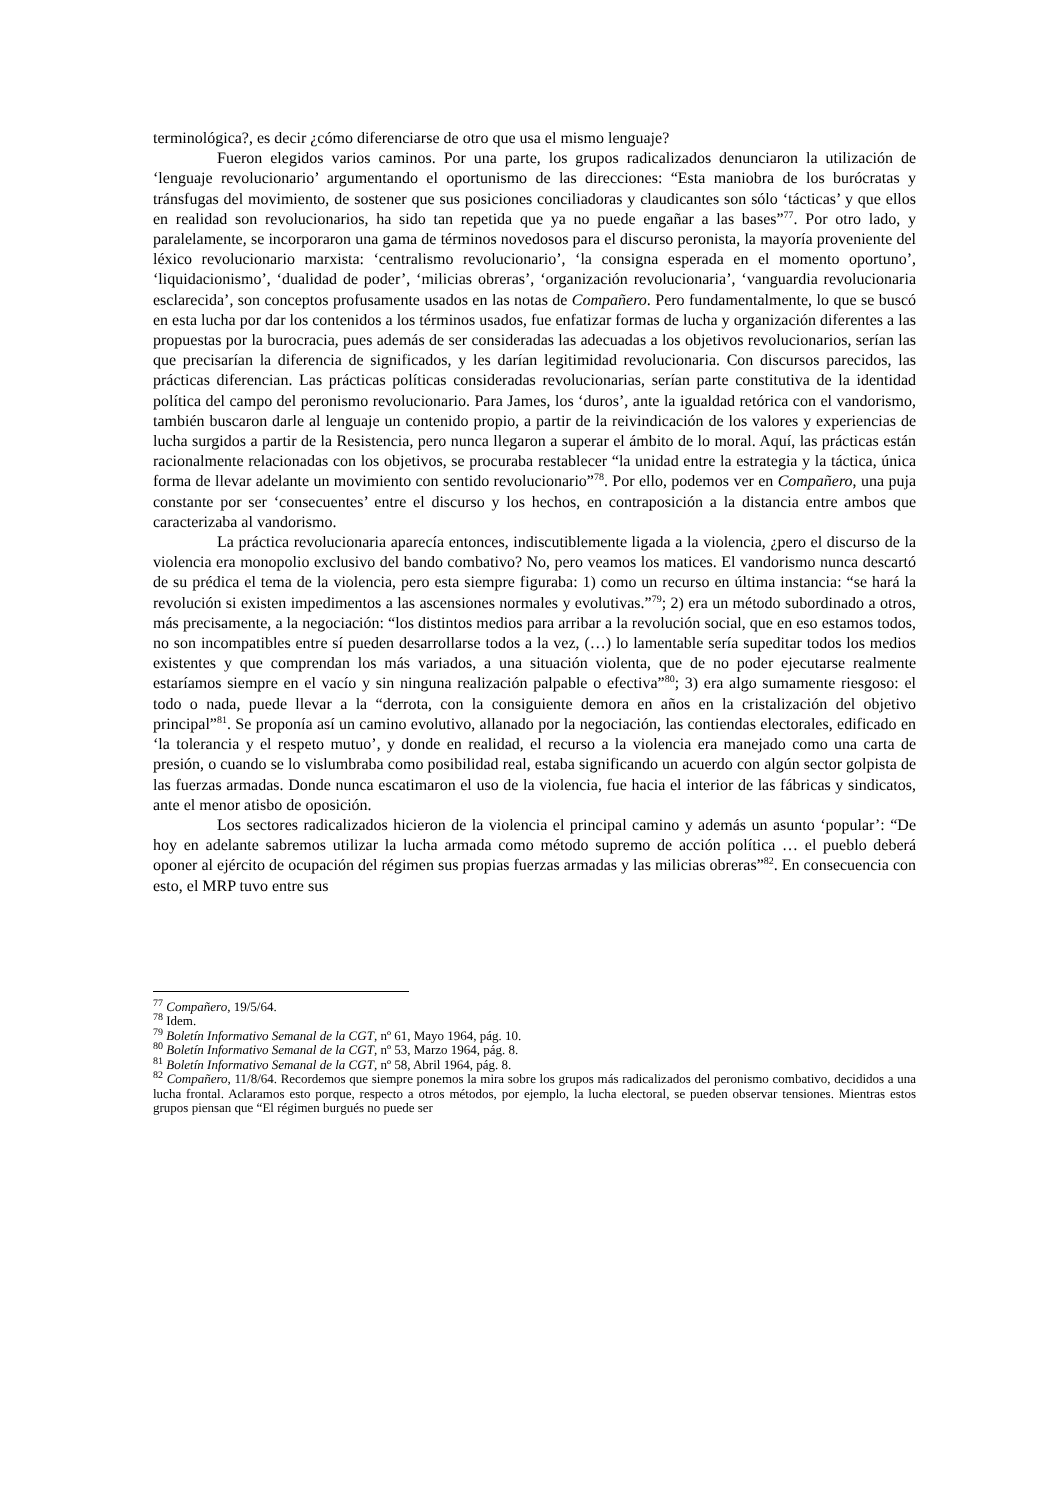terminológica?, es decir ¿cómo diferenciarse de otro que usa el mismo lenguaje?
Fueron elegidos varios caminos. Por una parte, los grupos radicalizados denunciaron la utilización de ‘lenguaje revolucionario’ argumentando el oportunismo de las direcciones: “Esta maniobra de los burócratas y tránsfugas del movimiento, de sostener que sus posiciones conciliadoras y claudicantes son sólo ‘tácticas’ y que ellos en realidad son revolucionarios, ha sido tan repetida que ya no puede engañar a las bases”<sup>77</sup>. Por otro lado, y paralelamente, se incorporaron una gama de términos novedosos para el discurso peronista, la mayoría proveniente del léxico revolucionario marxista: ‘centralismo revolucionario’, ‘la consigna esperada en el momento oportuno’, ‘liquidacionismo’, ‘dualidad de poder’, ‘milicias obreras’, ‘organización revolucionaria’, ‘vanguardia revolucionaria esclarecida’, son conceptos profusamente usados en las notas de Compañero. Pero fundamentalmente, lo que se buscó en esta lucha por dar los contenidos a los términos usados, fue enfatizar formas de lucha y organización diferentes a las propuestas por la burocracia, pues además de ser consideradas las adecuadas a los objetivos revolucionarios, serían las que precisarían la diferencia de significados, y les darían legitimidad revolucionaria. Con discursos parecidos, las prácticas diferencian. Las prácticas políticas consideradas revolucionarias, serían parte constitutiva de la identidad política del campo del peronismo revolucionario. Para James, los ‘duros’, ante la igualdad retórica con el vandorismo, también buscaron darle al lenguaje un contenido propio, a partir de la reivindicación de los valores y experiencias de lucha surgidos a partir de la Resistencia, pero nunca llegaron a superar el ámbito de lo moral. Aquí, las prácticas están racionalmente relacionadas con los objetivos, se procuraba restablecer “la unidad entre la estrategia y la táctica, única forma de llevar adelante un movimiento con sentido revolucionario”<sup>78</sup>. Por ello, podemos ver en Compañero, una puja constante por ser ‘consecuentes’ entre el discurso y los hechos, en contraposición a la distancia entre ambos que caracterizaba al vandorismo.
La práctica revolucionaria aparecía entonces, indiscutiblemente ligada a la violencia, ¿pero el discurso de la violencia era monopolio exclusivo del bando combativo? No, pero veamos los matices. El vandorismo nunca descartó de su prédica el tema de la violencia, pero esta siempre figuraba: 1) como un recurso en última instancia: “se hará la revolución si existen impedimentos a las ascensiones normales y evolutivas.”<sup>79</sup>; 2) era un método subordinado a otros, más precisamente, a la negociación: “los distintos medios para arribar a la revolución social, que en eso estamos todos, no son incompatibles entre sí pueden desarrollarse todos a la vez, (…) lo lamentable sería supeditar todos los medios existentes y que comprendan los más variados, a una situación violenta, que de no poder ejecutarse realmente estaríamos siempre en el vacío y sin ninguna realización palpable o efectiva”<sup>80</sup>; 3) era algo sumamente riesgoso: el todo o nada, puede llevar a la “derrota, con la consiguiente demora en años en la cristalización del objetivo principal”<sup>81</sup>. Se proponía así un camino evolutivo, allanado por la negociación, las contiendas electorales, edificado en ‘la tolerancia y el respeto mutuo’, y donde en realidad, el recurso a la violencia era manejado como una carta de presión, o cuando se lo vislumbraba como posibilidad real, estaba significando un acuerdo con algún sector golpista de las fuerzas armadas. Donde nunca escatimaron el uso de la violencia, fue hacia el interior de las fábricas y sindicatos, ante el menor atisbo de oposición.
Los sectores radicalizados hicieron de la violencia el principal camino y además un asunto ‘popular’: “De hoy en adelante sabremos utilizar la lucha armada como método supremo de acción política … el pueblo deberá oponer al ejército de ocupación del régimen sus propias fuerzas armadas y las milicias obreras”<sup>82</sup>. En consecuencia con esto, el MRP tuvo entre sus
<sup>77</sup> Compañero, 19/5/64.
<sup>78</sup> Idem.
<sup>79</sup> Boletín Informativo Semanal de la CGT, nº 61, Mayo 1964, pág. 10.
<sup>80</sup> Boletín Informativo Semanal de la CGT, nº 53, Marzo 1964, pág. 8.
<sup>81</sup> Boletín Informativo Semanal de la CGT, nº 58, Abril 1964, pág. 8.
<sup>82</sup> Compañero, 11/8/64. Recordemos que siempre ponemos la mira sobre los grupos más radicalizados del peronismo combativo, decididos a una lucha frontal. Aclaramos esto porque, respecto a otros métodos, por ejemplo, la lucha electoral, se pueden observar tensiones. Mientras estos grupos piensan que “El régimen burgués no puede ser